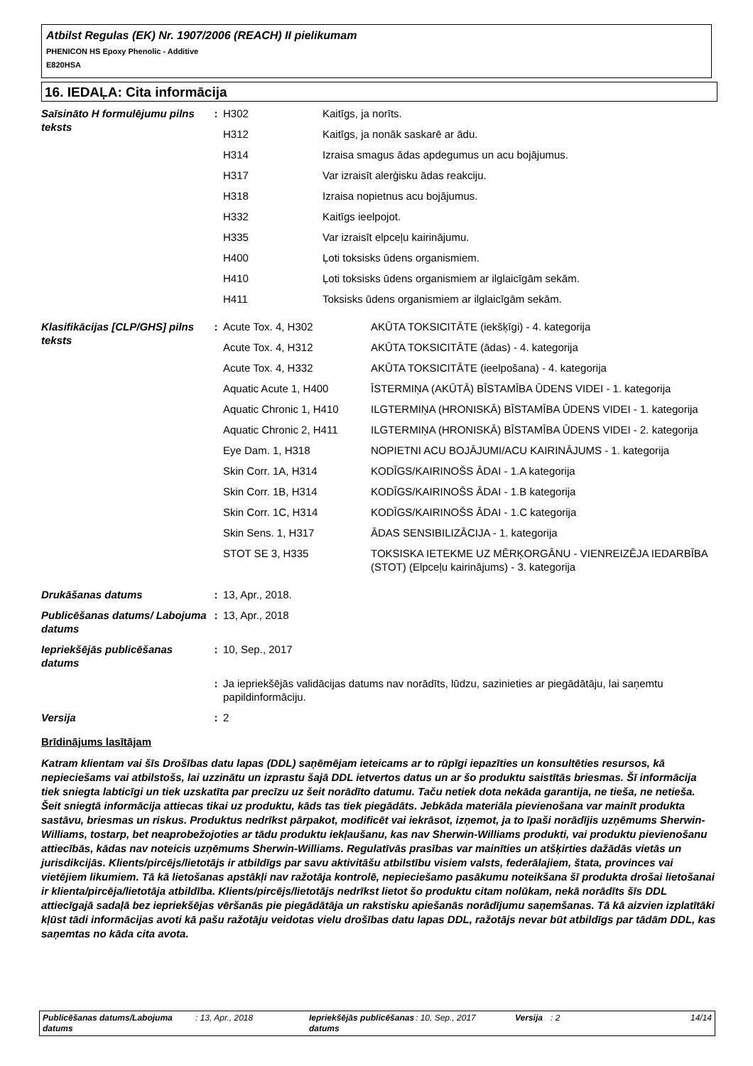Atbilst Regulas (EK) Nr. 1907/2006 (REACH) II pielikumam
PHENICON HS Epoxy Phenolic - Additive
E820HSA
16. IEDAĻA: Cita informācija
| Saīsināto H formulējumu pilns teksts | : | / H302 / Kaitīgs, ja norīts. / / H312 / Kaitīgs, ja nonāk saskarē ar ādu. / / H314 / Izraisa smagus ādas apdegumus un acu bojājumus. / / H317 / Var izraisīt alerģisku ādas reakciju. / / H318 / Izraisa nopietnus acu bojājumus. / / H332 / Kaitīgs ieelpojot. / / H335 / Var izraisīt elpceļu kairinājumu. / / H400 / Ļoti toksisks ūdens organismiem. / / H410 / Ļoti toksisks ūdens organismiem ar ilglaicīgām sekām. / / H411 / Toksisks ūdens organismiem ar ilglaicīgām sekām. / |
| Klasifikācijas [CLP/GHS] pilns teksts | : | / Acute Tox. 4, H302 / AKŪTA TOKSICITĀTE (iekšķīgi) - 4. kategorija / / Acute Tox. 4, H312 / AKŪTA TOKSICITĀTE (ādas) - 4. kategorija / / Acute Tox. 4, H332 / AKŪTA TOKSICITĀTE (ieelpošana) - 4. kategorija / / Aquatic Acute 1, H400 / ĪSTERMIŅA (AKŪTĀ) BĪSTAMĪBA ŪDENS VIDEI - 1. kategorija / / Aquatic Chronic 1, H410 / ILGTERMIŅA (HRONISKĀ) BĪSTAMĪBA ŪDENS VIDEI - 1. kategorija / / Aquatic Chronic 2, H411 / ILGTERMIŅA (HRONISKĀ) BĪSTAMĪBA ŪDENS VIDEI - 2. kategorija / / Eye Dam. 1, H318 / NOPIETNI ACU BOJĀJUMI/ACU KAIRINĀJUMS - 1. kategorija / / Skin Corr. 1A, H314 / KODĪGS/KAIRINOŠS ĀDAI - 1.A kategorija / / Skin Corr. 1B, H314 / KODĪGS/KAIRINOŠS ĀDAI - 1.B kategorija / / Skin Corr. 1C, H314 / KODĪGS/KAIRINOŠS ĀDAI - 1.C kategorija / / Skin Sens. 1, H317 / ĀDAS SENSIBILIZĀCIJA - 1. kategorija / / STOT SE 3, H335 / TOKSISKA IETEKME UZ MĒRĶORGĀNU - VIENREIZĒJA IEDARBĪBA (STOT) (Elpceļu kairinājums) - 3. kategorija / |
| Drukāšanas datums | : | 13, Apr., 2018. |
| Publicēšanas datums/ Labojuma datums | : | 13, Apr., 2018 |
| Iepriekšējās publicēšanas datums | : | 10, Sep., 2017 |
| | : | Ja iepriekšējās validācijas datums nav norādīts, lūdzu, sazinieties ar piegādātāju, lai saņemtu papildinformāciju. |
| Versija | : | 2 |
Brīdinājums lasītājam
Katram klientam vai šīs Drošības datu lapas (DDL) saņēmējam ieteicams ar to rūpīgi iepazīties un konsultēties resursos, kā nepieciešams vai atbilstošs, lai uzzinātu un izprastu šajā DDL ietvertos datus un ar šo produktu saistītās briesmas. Šī informācija tiek sniegta labticīgi un tiek uzskatīta par precīzu uz šeit norādīto datumu. Taču netiek dota nekāda garantija, ne tieša, ne netieša. Šeit sniegtā informācija attiecas tikai uz produktu, kāds tas tiek piegādāts. Jebkāda materiāla pievienošana var mainīt produkta sastāvu, briesmas un riskus. Produktus nedrīkst pārpakot, modificēt vai iekrāsot, izņemot, ja to īpaši norādījis uzņēmums Sherwin-Williams, tostarp, bet neaprobežojoties ar tādu produktu iekļaušanu, kas nav Sherwin-Williams produkti, vai produktu pievienošanu attiecībās, kādas nav noteicis uzņēmums Sherwin-Williams. Regulatīvās prasības var mainīties un atšķirties dažādās vietās un jurisdikcijās. Klients/pircējs/lietotājs ir atbildīgs par savu aktivitāšu atbilstību visiem valsts, federālajiem, štata, provinces vai vietējiem likumiem. Tā kā lietošanas apstākļi nav ražotāja kontrolē, nepieciešamo pasākumu noteikšana šī produkta drošai lietošanai ir klienta/pircēja/lietotāja atbildība. Klients/pircējs/lietotājs nedrīkst lietot šo produktu citam nolūkam, nekā norādīts šīs DDL attiecīgajā sadaļā bez iepriekšējas vēršanās pie piegādātāja un rakstisku apiešanās norādījumu saņemšanas. Tā kā aizvien izplatītāki kļūst tādi informācijas avoti kā pašu ražotāju veidotas vielu drošības datu lapas DDL, ražotājs nevar būt atbildīgs par tādām DDL, kas saņemtas no kāda cita avota.
| Publicēšanas datums/Labojuma datums | : 13, Apr., 2018 | Iepriekšējās publicēšanas datums | : 10, Sep., 2017 | Versija | : 2 | 14/14 |